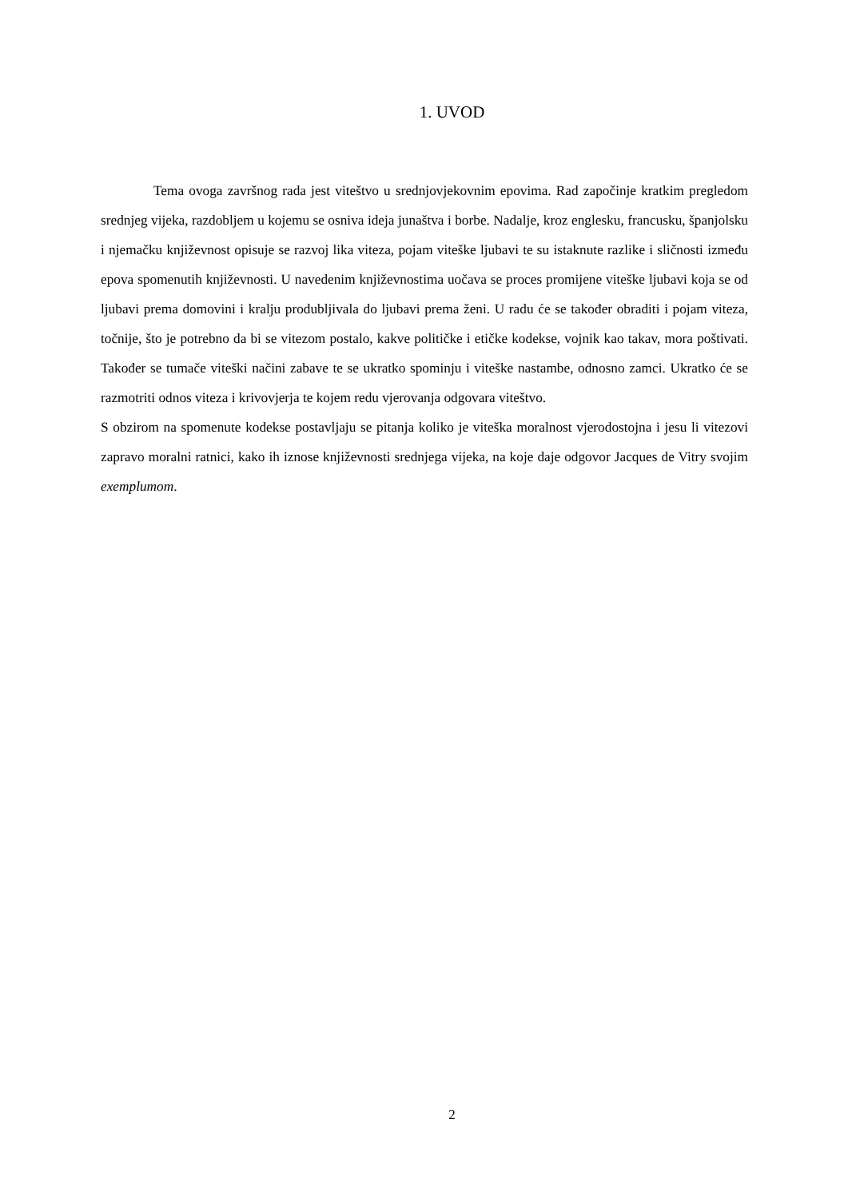1. UVOD
Tema ovoga završnog rada jest viteštvo u srednjovjekovnim epovima. Rad započinje kratkim pregledom srednjeg vijeka, razdobljem u kojemu se osniva ideja junaštva i borbe. Nadalje, kroz englesku, francusku, španjolsku i njemačku književnost opisuje se razvoj lika viteza, pojam viteške ljubavi te su istaknute razlike i sličnosti između epova spomenutih književnosti. U navedenim književnostima uočava se proces promijene viteške ljubavi koja se od ljubavi prema domovini i kralju produbljivala do ljubavi prema ženi. U radu će se također obraditi i pojam viteza, točnije, što je potrebno da bi se vitezom postalo, kakve političke i etičke kodekse, vojnik kao takav, mora poštivati. Također se tumače viteški načini zabave te se ukratko spominju i viteške nastambe, odnosno zamci. Ukratko će se razmotriti odnos viteza i krivovjerja te kojem redu vjerovanja odgovara viteštvo.
S obzirom na spomenute kodekse postavljaju se pitanja koliko je viteška moralnost vjerodostojna i jesu li vitezovi zapravo moralni ratnici, kako ih iznose književnosti srednjega vijeka, na koje daje odgovor Jacques de Vitry svojim exemplumom.
2